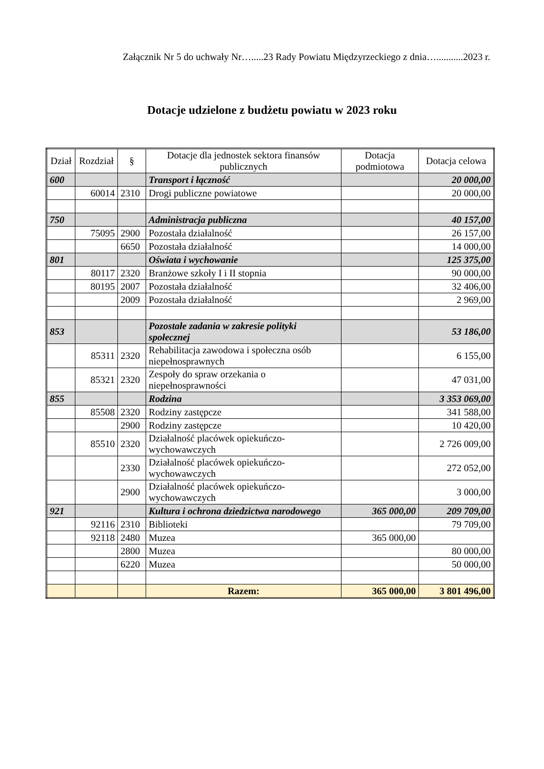Załącznik Nr 5 do uchwały Nr….....23 Rady Powiatu Międzyrzeckiego z dnia…...........2023 r.
Dotacje udzielone z budżetu powiatu w 2023 roku
| Dział | Rozdział | § | Dotacje dla jednostek sektora finansów publicznych | Dotacja podmiotowa | Dotacja celowa |
| --- | --- | --- | --- | --- | --- |
| 600 | | | Transport i łączność | | 20 000,00 |
| | 60014 | 2310 | Drogi publiczne powiatowe | | 20 000,00 |
| 750 | | | Administracja publiczna | | 40 157,00 |
| | 75095 | 2900 | Pozostała działalność | | 26 157,00 |
| | | 6650 | Pozostała działalność | | 14 000,00 |
| 801 | | | Oświata i wychowanie | | 125 375,00 |
| | 80117 | 2320 | Branżowe szkoły I i II stopnia | | 90 000,00 |
| | 80195 | 2007 | Pozostała działalność | | 32 406,00 |
| | | 2009 | Pozostała działalność | | 2 969,00 |
| 853 | | | Pozostałe zadania w zakresie polityki społecznej | | 53 186,00 |
| | 85311 | 2320 | Rehabilitacja zawodowa i społeczna osób niepełnosprawnych | | 6 155,00 |
| | 85321 | 2320 | Zespoły do spraw orzekania o niepełnosprawności | | 47 031,00 |
| 855 | | | Rodzina | | 3 353 069,00 |
| | 85508 | 2320 | Rodziny zastępcze | | 341 588,00 |
| | | 2900 | Rodziny zastępcze | | 10 420,00 |
| | 85510 | 2320 | Działalność placówek opiekuńczo-wychowawczych | | 2 726 009,00 |
| | | 2330 | Działalność placówek opiekuńczo-wychowawczych | | 272 052,00 |
| | | 2900 | Działalność placówek opiekuńczo-wychowawczych | | 3 000,00 |
| 921 | | | Kultura i ochrona dziedzictwa narodowego | 365 000,00 | 209 709,00 |
| | 92116 | 2310 | Biblioteki | | 79 709,00 |
| | 92118 | 2480 | Muzea | 365 000,00 | |
| | | 2800 | Muzea | | 80 000,00 |
| | | 6220 | Muzea | | 50 000,00 |
| | | | Razem: | 365 000,00 | 3 801 496,00 |